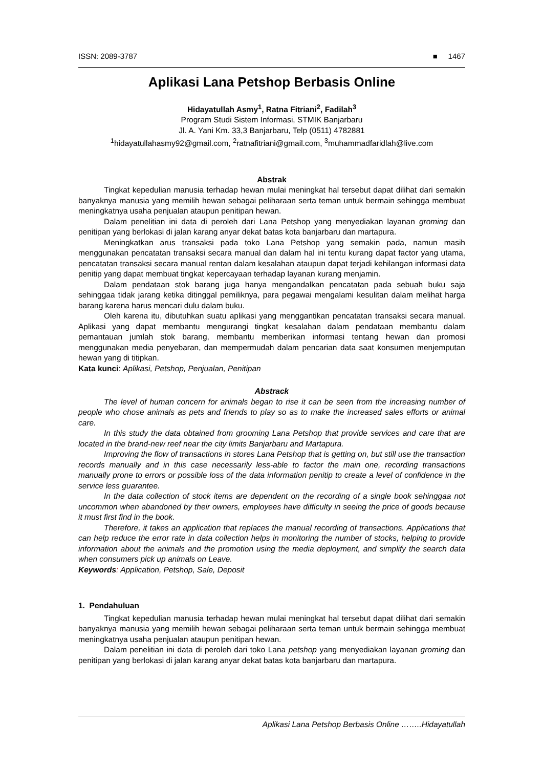ISSN: 2089-3787 ■ 1467
Aplikasi Lana Petshop Berbasis Online
Hidayatullah Asmy<sup>1</sup>, Ratna Fitriani<sup>2</sup>, Fadilah<sup>3</sup>
Program Studi Sistem Informasi, STMIK Banjarbaru
Jl. A. Yani Km. 33,3 Banjarbaru, Telp (0511) 4782881
<sup>1</sup> hidayatullahasmy92@gmail.com, <sup>2</sup>ratnafitriani@gmail.com, <sup>3</sup>muhammadfaridlah@live.com
Abstrak
Tingkat kepedulian manusia terhadap hewan mulai meningkat hal tersebut dapat dilihat dari semakin banyaknya manusia yang memilih hewan sebagai peliharaan serta teman untuk bermain sehingga membuat meningkatnya usaha penjualan ataupun penitipan hewan.
Dalam penelitian ini data di peroleh dari Lana Petshop yang menyediakan layanan groming dan penitipan yang berlokasi di jalan karang anyar dekat batas kota banjarbaru dan martapura.
Meningkatkan arus transaksi pada toko Lana Petshop yang semakin pada, namun masih menggunakan pencatatan transaksi secara manual dan dalam hal ini tentu kurang dapat factor yang utama, pencatatan transaksi secara manual rentan dalam kesalahan ataupun dapat terjadi kehilangan informasi data penitip yang dapat membuat tingkat kepercayaan terhadap layanan kurang menjamin.
Dalam pendataan stok barang juga hanya mengandalkan pencatatan pada sebuah buku saja sehinggaa tidak jarang ketika ditinggal pemiliknya, para pegawai mengalami kesulitan dalam melihat harga barang karena harus mencari dulu dalam buku.
Oleh karena itu, dibutuhkan suatu aplikasi yang menggantikan pencatatan transaksi secara manual. Aplikasi yang dapat membantu mengurangi tingkat kesalahan dalam pendataan membantu dalam pemantauan jumlah stok barang, membantu memberikan informasi tentang hewan dan promosi menggunakan media penyebaran, dan mempermudah dalam pencarian data saat konsumen menjemputan hewan yang di titipkan.
Kata kunci: Aplikasi, Petshop, Penjualan, Penitipan
Abstrack
The level of human concern for animals began to rise it can be seen from the increasing number of people who chose animals as pets and friends to play so as to make the increased sales efforts or animal care.
In this study the data obtained from grooming Lana Petshop that provide services and care that are located in the brand-new reef near the city limits Banjarbaru and Martapura.
Improving the flow of transactions in stores Lana Petshop that is getting on, but still use the transaction records manually and in this case necessarily less-able to factor the main one, recording transactions manually prone to errors or possible loss of the data information penitip to create a level of confidence in the service less guarantee.
In the data collection of stock items are dependent on the recording of a single book sehinggaa not uncommon when abandoned by their owners, employees have difficulty in seeing the price of goods because it must first find in the book.
Therefore, it takes an application that replaces the manual recording of transactions. Applications that can help reduce the error rate in data collection helps in monitoring the number of stocks, helping to provide information about the animals and the promotion using the media deployment, and simplify the search data when consumers pick up animals on Leave.
Keywords: Application, Petshop, Sale, Deposit
1. Pendahuluan
Tingkat kepedulian manusia terhadap hewan mulai meningkat hal tersebut dapat dilihat dari semakin banyaknya manusia yang memilih hewan sebagai peliharaan serta teman untuk bermain sehingga membuat meningkatnya usaha penjualan ataupun penitipan hewan.
Dalam penelitian ini data di peroleh dari toko Lana petshop yang menyediakan layanan groming dan penitipan yang berlokasi di jalan karang anyar dekat batas kota banjarbaru dan martapura.
Aplikasi Lana Petshop Berbasis Online ……..Hidayatullah